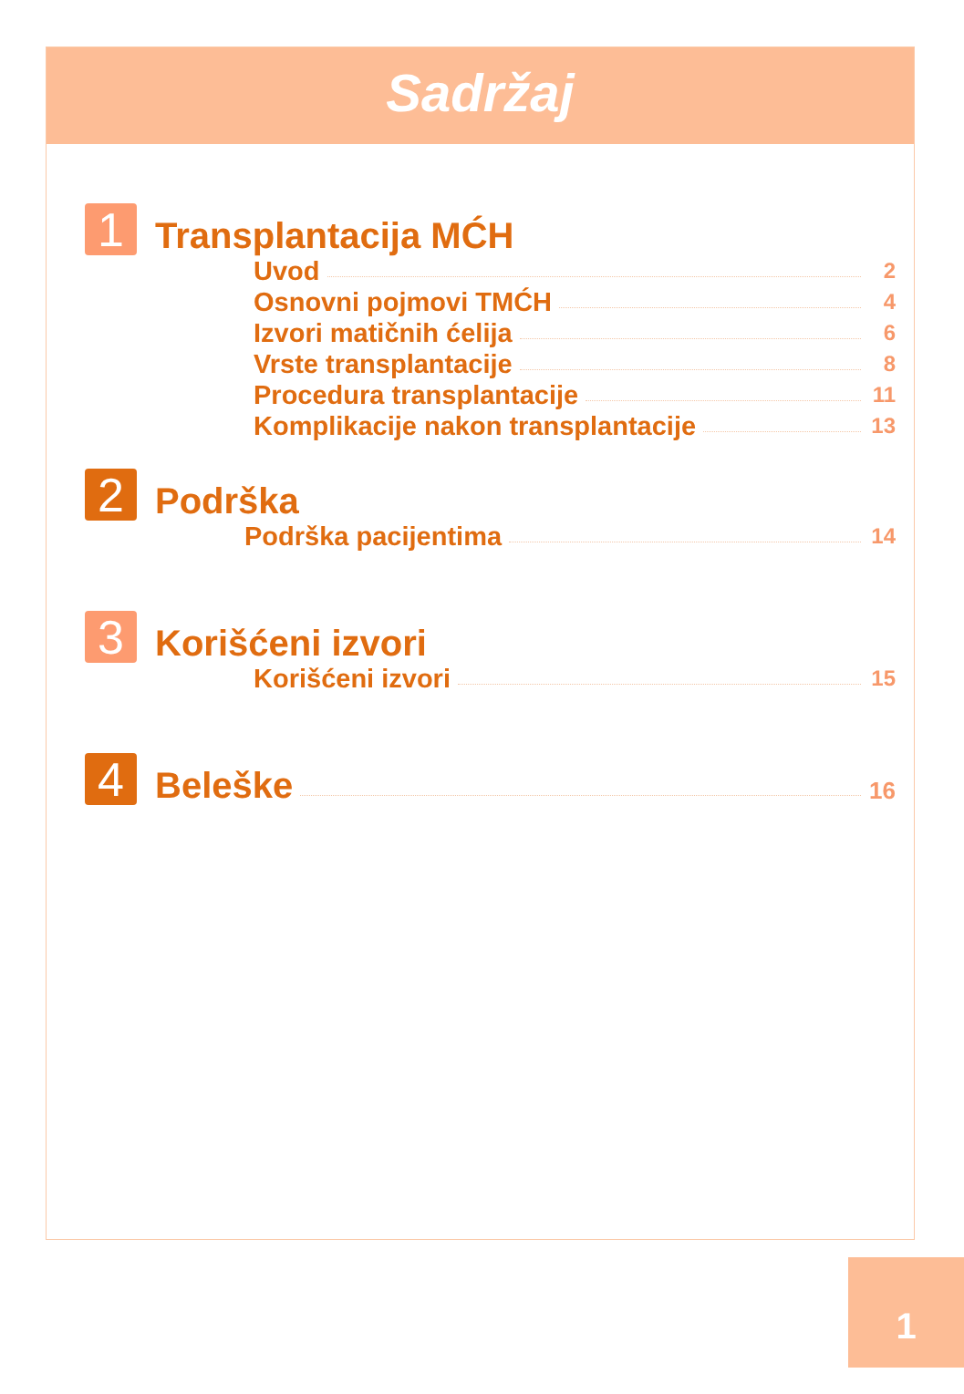Sadržaj
1
Transplantacija MĆH
Uvod 2
Osnovni pojmovi TMĆH 4
Izvori matičnih ćelija 6
Vrste transplantacije 8
Procedura transplantacije 11
Komplikacije nakon transplantacije 13
2
Podrška
Podrška pacijentima 14
3
Korišćeni izvori
Korišćeni izvori 15
4
Beleške
16
1